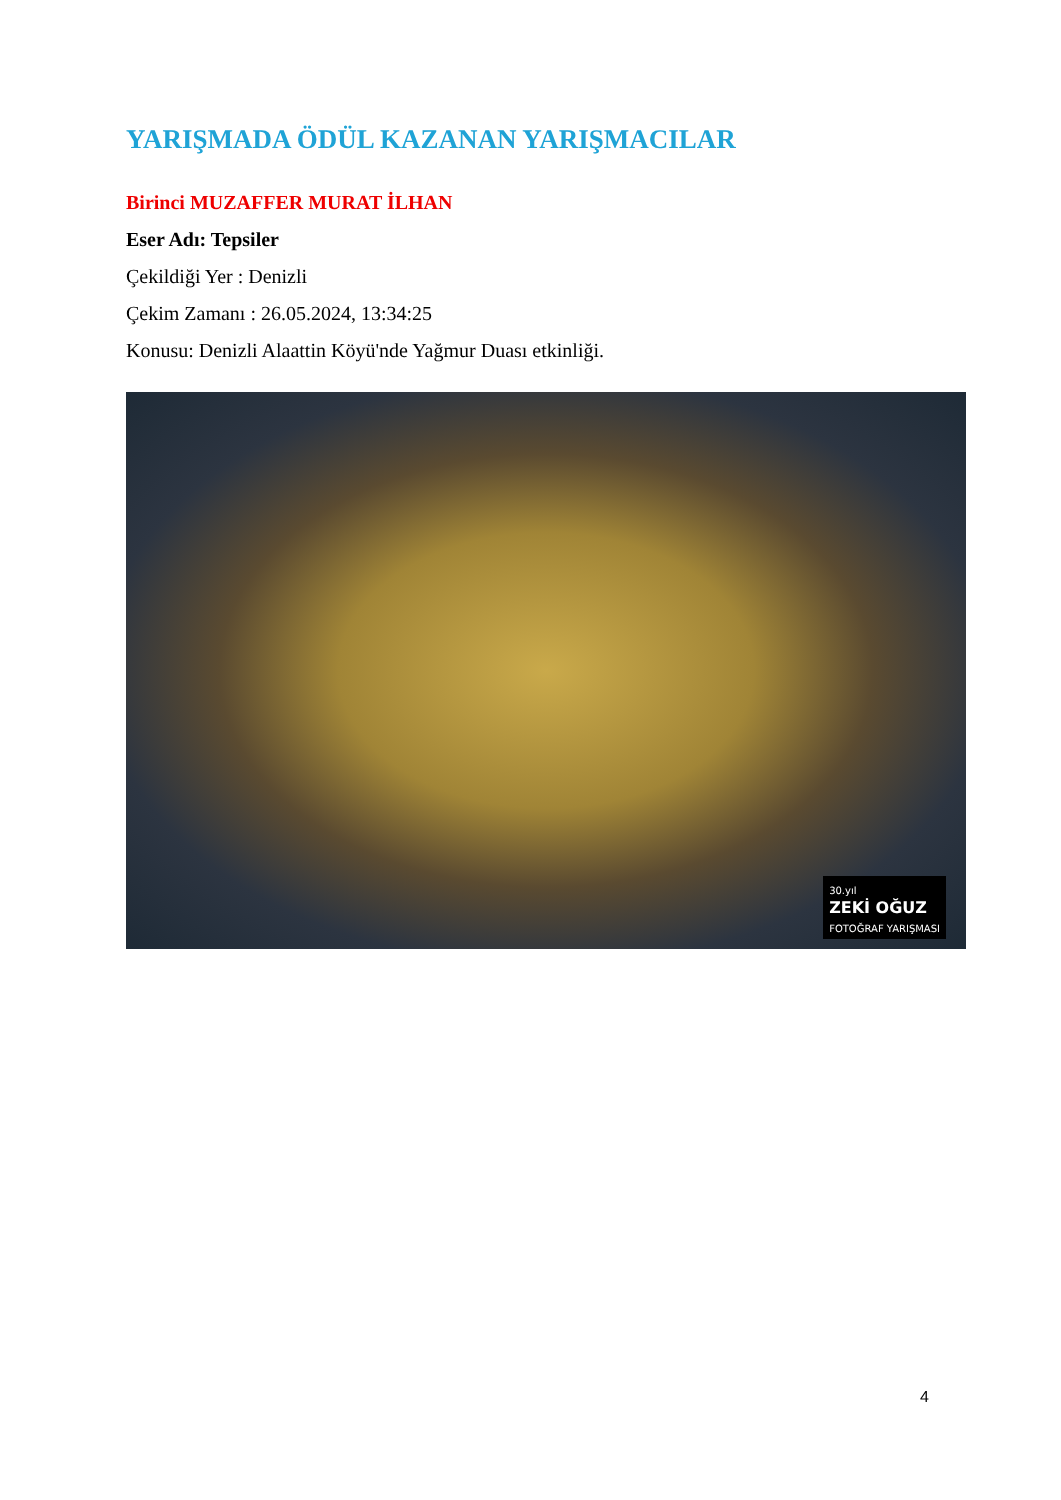YARIŞMADA ÖDÜL KAZANAN YARIŞMACILAR
Birinci MUZAFFER MURAT İLHAN
Eser Adı: Tepsiler
Çekildiği Yer : Denizli
Çekim Zamanı : 26.05.2024, 13:34:25
Konusu: Denizli Alaattin Köyü'nde Yağmur Duası etkinliği.
30.yıl
ZEKİ OĞUZ
FOTOĞRAF YARIŞMASI
4